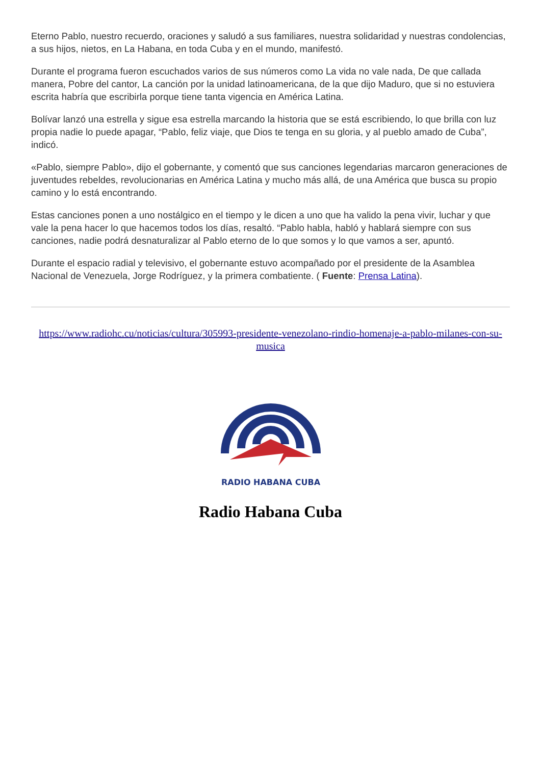Eterno Pablo, nuestro recuerdo, oraciones y saludó a sus familiares, nuestra solidaridad y nuestras condolencias, a sus hijos, nietos, en La Habana, en toda Cuba y en el mundo, manifestó.
Durante el programa fueron escuchados varios de sus números como La vida no vale nada, De que callada manera, Pobre del cantor, La canción por la unidad latinoamericana, de la que dijo Maduro, que si no estuviera escrita habría que escribirla porque tiene tanta vigencia en América Latina.
Bolívar lanzó una estrella y sigue esa estrella marcando la historia que se está escribiendo, lo que brilla con luz propia nadie lo puede apagar, “Pablo, feliz viaje, que Dios te tenga en su gloria, y al pueblo amado de Cuba”, indicó.
«Pablo, siempre Pablo», dijo el gobernante, y comentó que sus canciones legendarias marcaron generaciones de juventudes rebeldes, revolucionarias en América Latina y mucho más allá, de una América que busca su propio camino y lo está encontrando.
Estas canciones ponen a uno nostálgico en el tiempo y le dicen a uno que ha valido la pena vivir, luchar y que vale la pena hacer lo que hacemos todos los días, resaltó. “Pablo habla, habló y hablará siempre con sus canciones, nadie podrá desnaturalizar al Pablo eterno de lo que somos y lo que vamos a ser, apuntó.
Durante el espacio radial y televisivo, el gobernante estuvo acompañado por el presidente de la Asamblea Nacional de Venezuela, Jorge Rodríguez, y la primera combatiente. ( Fuente: Prensa Latina).
https://www.radiohc.cu/noticias/cultura/305993-presidente-venezolano-rindio-homenaje-a-pablo-milanes-con-su-musica
RADIO HABANA CUBA
Radio Habana Cuba